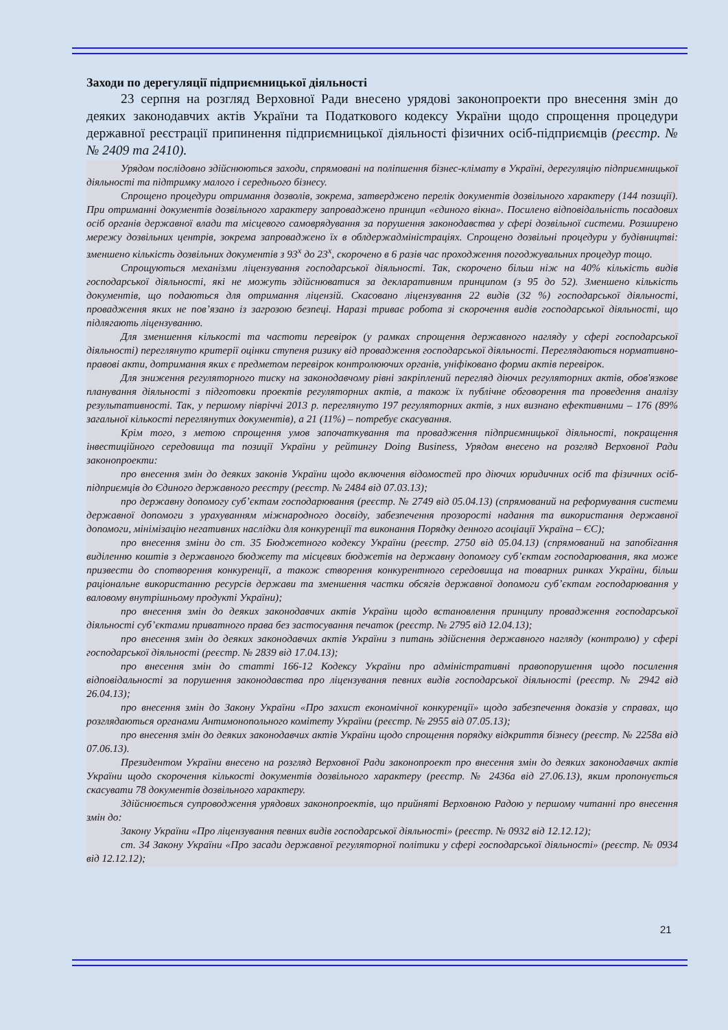Заходи по дерегуляції підприємницької діяльності
23 серпня на розгляд Верховної Ради внесено урядові законопроекти про внесення змін до деяких законодавчих актів України та Податкового кодексу України щодо спрощення процедури державної реєстрації припинення підприємницької діяльності фізичних осіб-підприємців (реєстр. №№ 2409 та 2410).
Урядом послідовно здійснюються заходи, спрямовані на поліпшення бізнес-клімату в Україні, дерегуляцію підприємницької діяльності та підтримку малого і середнього бізнесу.
Спрощено процедури отримання дозволів, зокрема, затверджено перелік документів дозвільного характеру (144 позиції). При отриманні документів дозвільного характеру запроваджено принцип «єдиного вікна». Посилено відповідальність посадових осіб органів державної влади та місцевого самоврядування за порушення законодавства у сфері дозвільної системи. Розширено мережу дозвільних центрів, зокрема запроваджено їх в облдержадміністраціях. Спрощено дозвільні процедури у будівництві: зменшено кількість дозвільних документів з 93<sup>х</sup> до 23<sup>х</sup>, скорочено в 6 разів час проходження погоджувальних процедур тощо.
Спрощуються механізми ліцензування господарської діяльності. Так, скорочено більш ніж на 40% кількість видів господарської діяльності, які не можуть здійснюватися за декларативним принципом (з 95 до 52). Зменшено кількість документів, що подаються для отримання ліцензій. Скасовано ліцензування 22 видів (32 %) господарської діяльності, провадження яких не пов’язано із загрозою безпеці. Наразі триває робота зі скорочення видів господарської діяльності, що підлягають ліцензуванню.
Для зменшення кількості та частоти перевірок (у рамках спрощення державного нагляду у сфері господарської діяльності) переглянуто критерії оцінки ступеня ризику від провадження господарської діяльності. Переглядаються нормативно-правові акти, дотримання яких є предметом перевірок контролюючих органів, уніфіковано форми актів перевірок.
Для зниження регуляторного тиску на законодавчому рівні закріплений перегляд діючих регуляторних актів, обов'язкове планування діяльності з підготовки проектів регуляторних актів, а також їх публічне обговорення та проведення аналізу результативності. Так, у першому півріччі 2013 р. переглянуто 197 регуляторних актів, з них визнано ефективними – 176 (89% загальної кількості переглянутих документів), а 21 (11%) – потребує скасування.
Крім того, з метою спрощення умов започаткування та провадження підприємницької діяльності, покращення інвестиційного середовища та позиції України у рейтингу Doing Business, Урядом внесено на розгляд Верховної Ради законопроекти:
про внесення змін до деяких законів України щодо включення відомостей про діючих юридичних осіб та фізичних осіб- підприємців до Єдиного державного реєстру (реєстр. № 2484 від 07.03.13);
про державну допомогу суб’єктам господарювання (реєстр. № 2749 від 05.04.13) (спрямований на реформування системи державної допомоги з урахуванням міжнародного досвіду, забезпечення прозорості надання та використання державної допомоги, мінімізацію негативних наслідки для конкуренції та виконання Порядку денного асоціації Україна – ЄС);
про внесення зміни до ст. 35 Бюджетного кодексу України (реєстр. 2750 від 05.04.13) (спрямований на запобігання виділенню коштів з державного бюджету та місцевих бюджетів на державну допомогу суб’єктам господарювання, яка може призвести до спотворення конкуренції, а також створення конкурентного середовища на товарних ринках України, більш раціональне використанню ресурсів держави та зменшення частки обсягів державної допомоги суб’єктам господарювання у валовому внутрішньому продукті України);
про внесення змін до деяких законодавчих актів України щодо встановлення принципу провадження господарської діяльності суб’єктами приватного права без застосування печаток (реєстр. № 2795 від 12.04.13);
про внесення змін до деяких законодавчих актів України з питань здійснення державного нагляду (контролю) у сфері господарської діяльності (реєстр. № 2839 від 17.04.13);
про внесення змін до статті 166-12 Кодексу України про адміністративні правопорушення щодо посилення відповідальності за порушення законодавства про ліцензування певних видів господарської діяльності (реєстр. № 2942 від 26.04.13);
про внесення змін до Закону України «Про захист економічної конкуренції» щодо забезпечення доказів у справах, що розглядаються органами Антимонопольного комітету України (реєстр. № 2955 від 07.05.13);
про внесення змін до деяких законодавчих актів України щодо спрощення порядку відкриття бізнесу (реєстр. № 2258а від 07.06.13).
Президентом України внесено на розгляд Верховної Ради законопроект про внесення змін до деяких законодавчих актів України щодо скорочення кількості документів дозвільного характеру (реєстр. № 2436а від 27.06.13), яким пропонується скасувати 78 документів дозвільного характеру.
Здійснюється супроводження урядових законопроектів, що прийняті Верховною Радою у першому читанні про внесення змін до:
Закону України «Про ліцензування певних видів господарської діяльності» (реєстр. № 0932 від 12.12.12);
ст. 34 Закону України «Про засади державної регуляторної політики у сфері господарської діяльності» (реєстр. № 0934 від 12.12.12);
21